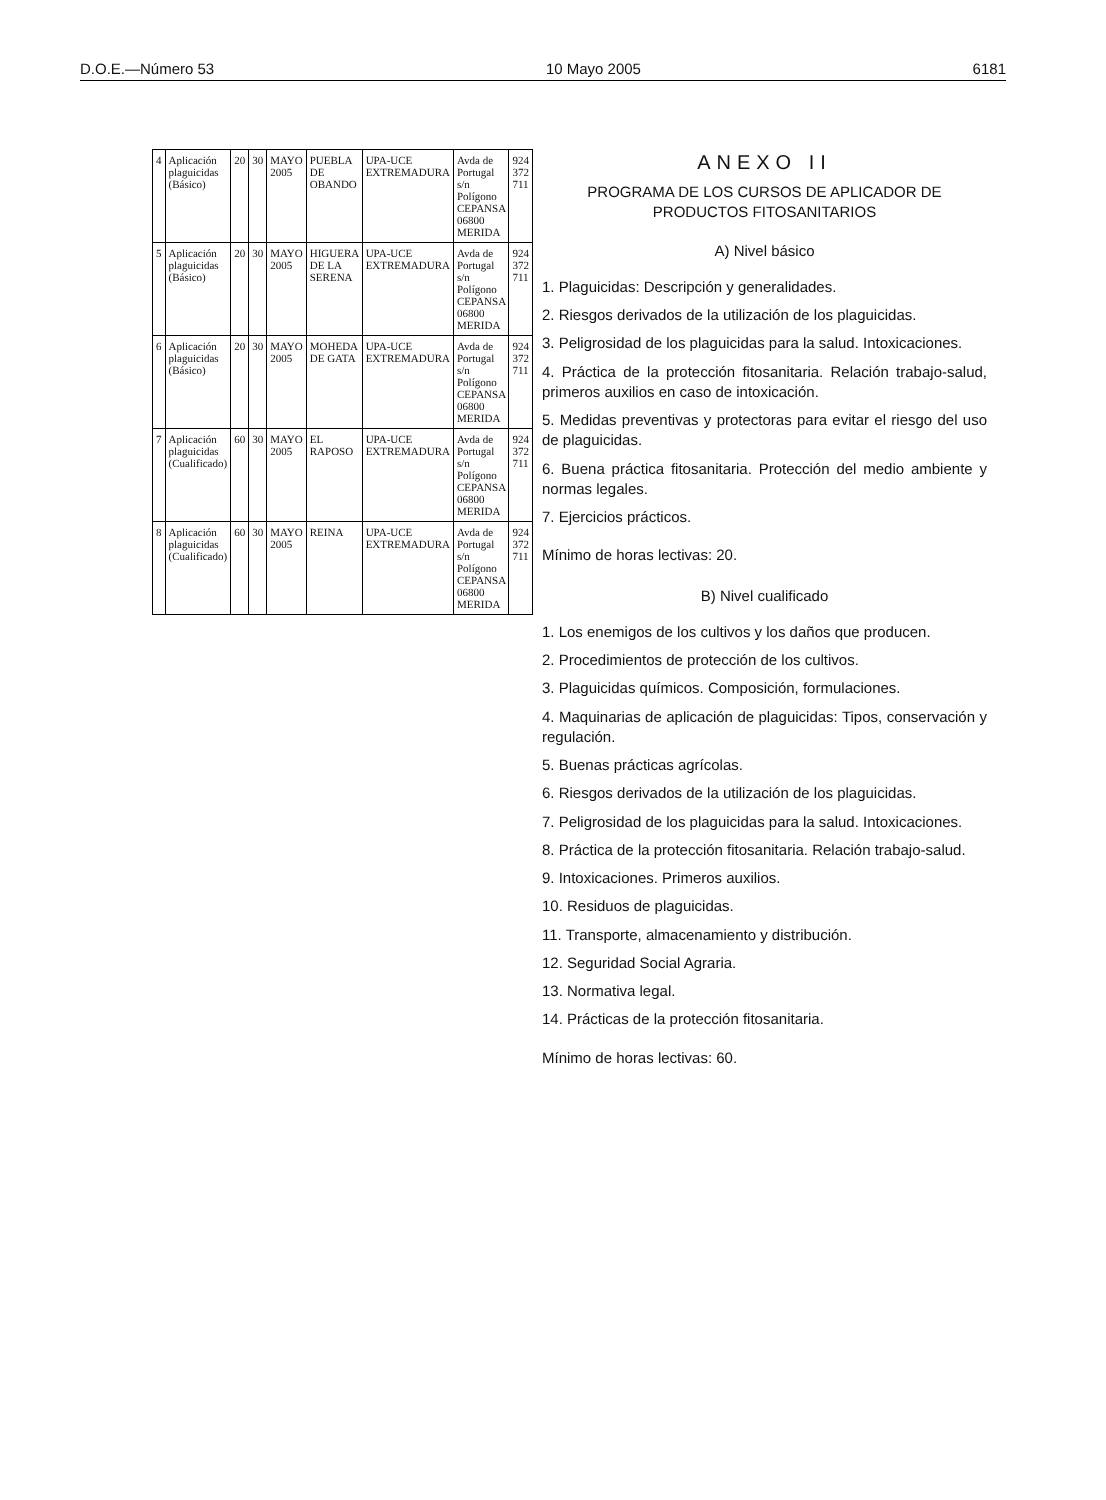D.O.E.—Número 53 10 Mayo 2005 6181
| 4 | Aplicación plaguicidas (Básico) | 20 | 30 | MAYO 2005 | PUEBLA DE OBANDO | UPA-UCE EXTREMADURA | Avda de Portugal s/n Polígono CEPANSA 06800 MERIDA | 924 372 711 |
| 5 | Aplicación plaguicidas (Básico) | 20 | 30 | MAYO 2005 | HIGUERA DE LA SERENA | UPA-UCE EXTREMADURA | Avda de Portugal s/n Polígono CEPANSA 06800 MERIDA | 924 372 711 |
| 6 | Aplicación plaguicidas (Básico) | 20 | 30 | MAYO 2005 | MOHEDA DE GATA | UPA-UCE EXTREMADURA | Avda de Portugal s/n Polígono CEPANSA 06800 MERIDA | 924 372 711 |
| 7 | Aplicación plaguicidas (Cualificado) | 60 | 30 | MAYO 2005 | EL RAPOSO | UPA-UCE EXTREMADURA | Avda de Portugal s/n Polígono CEPANSA 06800 MERIDA | 924 372 711 |
| 8 | Aplicación plaguicidas (Cualificado) | 60 | 30 | MAYO 2005 | REINA | UPA-UCE EXTREMADURA | Avda de Portugal s/n Polígono CEPANSA 06800 MERIDA | 924 372 711 |
ANEXO II
PROGRAMA DE LOS CURSOS DE APLICADOR DE PRODUCTOS FITOSANITARIOS
A) Nivel básico
1. Plaguicidas: Descripción y generalidades.
2. Riesgos derivados de la utilización de los plaguicidas.
3. Peligrosidad de los plaguicidas para la salud. Intoxicaciones.
4. Práctica de la protección fitosanitaria. Relación trabajo-salud, primeros auxilios en caso de intoxicación.
5. Medidas preventivas y protectoras para evitar el riesgo del uso de plaguicidas.
6. Buena práctica fitosanitaria. Protección del medio ambiente y normas legales.
7. Ejercicios prácticos.
Mínimo de horas lectivas: 20.
B) Nivel cualificado
1. Los enemigos de los cultivos y los daños que producen.
2. Procedimientos de protección de los cultivos.
3. Plaguicidas químicos. Composición, formulaciones.
4. Maquinarias de aplicación de plaguicidas: Tipos, conservación y regulación.
5. Buenas prácticas agrícolas.
6. Riesgos derivados de la utilización de los plaguicidas.
7. Peligrosidad de los plaguicidas para la salud. Intoxicaciones.
8. Práctica de la protección fitosanitaria. Relación trabajo-salud.
9. Intoxicaciones. Primeros auxilios.
10. Residuos de plaguicidas.
11. Transporte, almacenamiento y distribución.
12. Seguridad Social Agraria.
13. Normativa legal.
14. Prácticas de la protección fitosanitaria.
Mínimo de horas lectivas: 60.